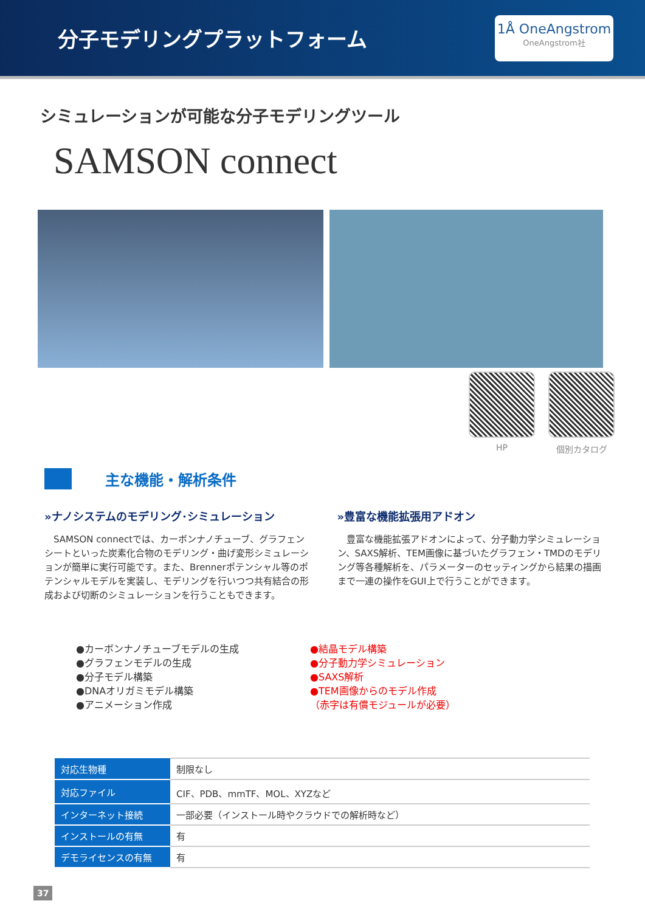分子モデリングプラットフォーム
1Å OneAngstrom
OneAngstrom社
シミュレーションが可能な分子モデリングツール
SAMSON connect
HP 個別カタログ
主な機能・解析条件
»ナノシステムのモデリング･シミュレーション
　SAMSON connectでは、カーボンナノチューブ、グラフェンシートといった炭素化合物のモデリング・曲げ変形シミュレーションが簡単に実行可能です。また、Brennerポテンシャル等のポテンシャルモデルを実装し、モデリングを行いつつ共有結合の形成および切断のシミュレーションを行うこともできます。
»豊富な機能拡張用アドオン
　豊富な機能拡張アドオンによって、分子動力学シミュレーション、SAXS解析、TEM画像に基づいたグラフェン・TMDのモデリング等各種解析を、パラメーターのセッティングから結果の描画まで一連の操作をGUI上で行うことができます。
●カーボンナノチューブモデルの生成
●グラフェンモデルの生成
●分子モデル構築
●DNAオリガミモデル構築
●アニメーション作成
●結晶モデル構築
●分子動力学シミュレーション
●SAXS解析
●TEM画像からのモデル作成
（赤字は有償モジュールが必要）
| 対応生物種 | 制限なし |
| 対応ファイル | CIF、PDB、mmTF、MOL、XYZなど |
| インターネット接続 | 一部必要（インストール時やクラウドでの解析時など） |
| インストールの有無 | 有 |
| デモライセンスの有無 | 有 |
37